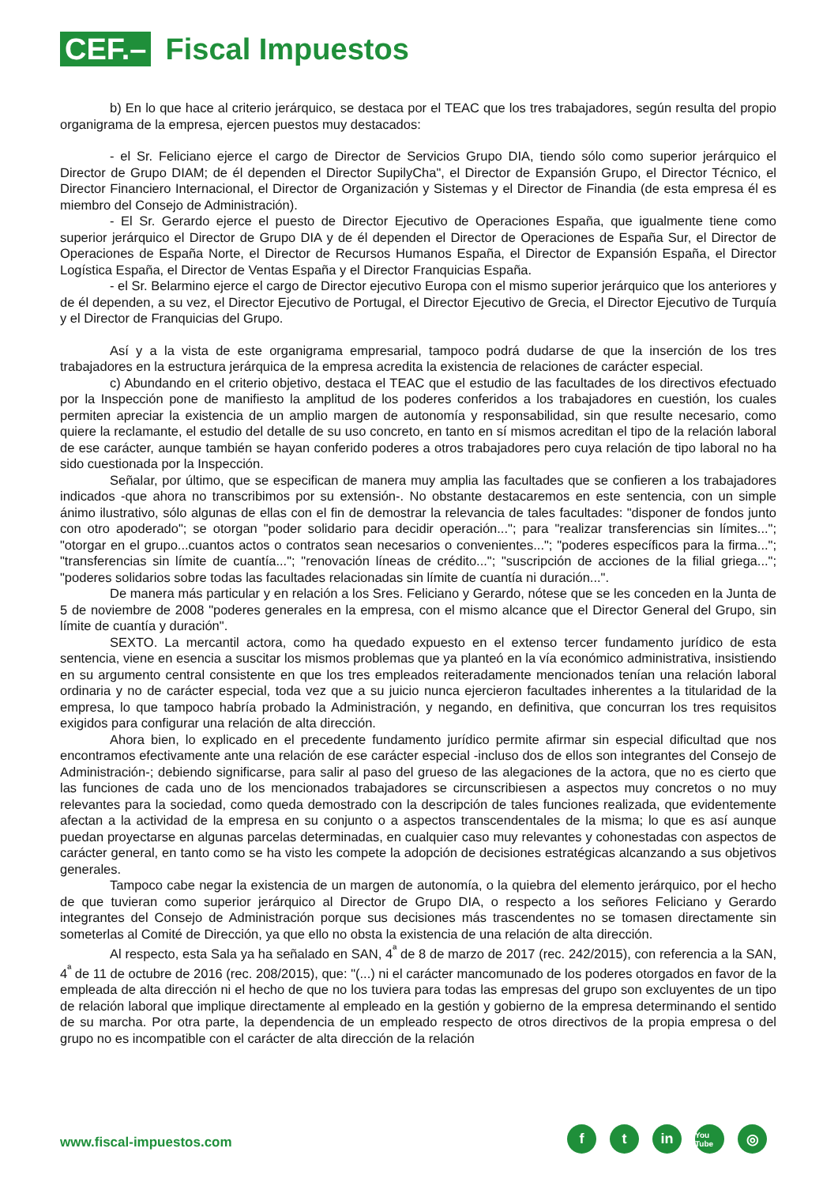CEF.–
Fiscal Impuestos
b) En lo que hace al criterio jerárquico, se destaca por el TEAC que los tres trabajadores, según resulta del propio organigrama de la empresa, ejercen puestos muy destacados:
- el Sr. Feliciano ejerce el cargo de Director de Servicios Grupo DIA, tiendo sólo como superior jerárquico el Director de Grupo DIAM; de él dependen el Director SupilyCha", el Director de Expansión Grupo, el Director Técnico, el Director Financiero Internacional, el Director de Organización y Sistemas y el Director de Finandia (de esta empresa él es miembro del Consejo de Administración).
- El Sr. Gerardo ejerce el puesto de Director Ejecutivo de Operaciones España, que igualmente tiene como superior jerárquico el Director de Grupo DIA y de él dependen el Director de Operaciones de España Sur, el Director de Operaciones de España Norte, el Director de Recursos Humanos España, el Director de Expansión España, el Director Logística España, el Director de Ventas España y el Director Franquicias España.
- el Sr. Belarmino ejerce el cargo de Director ejecutivo Europa con el mismo superior jerárquico que los anteriores y de él dependen, a su vez, el Director Ejecutivo de Portugal, el Director Ejecutivo de Grecia, el Director Ejecutivo de Turquía y el Director de Franquicias del Grupo.
Así y a la vista de este organigrama empresarial, tampoco podrá dudarse de que la inserción de los tres trabajadores en la estructura jerárquica de la empresa acredita la existencia de relaciones de carácter especial.
c) Abundando en el criterio objetivo, destaca el TEAC que el estudio de las facultades de los directivos efectuado por la Inspección pone de manifiesto la amplitud de los poderes conferidos a los trabajadores en cuestión, los cuales permiten apreciar la existencia de un amplio margen de autonomía y responsabilidad, sin que resulte necesario, como quiere la reclamante, el estudio del detalle de su uso concreto, en tanto en sí mismos acreditan el tipo de la relación laboral de ese carácter, aunque también se hayan conferido poderes a otros trabajadores pero cuya relación de tipo laboral no ha sido cuestionada por la Inspección.
Señalar, por último, que se especifican de manera muy amplia las facultades que se confieren a los trabajadores indicados -que ahora no transcribimos por su extensión-. No obstante destacaremos en este sentencia, con un simple ánimo ilustrativo, sólo algunas de ellas con el fin de demostrar la relevancia de tales facultades: "disponer de fondos junto con otro apoderado"; se otorgan "poder solidario para decidir operación..."; para "realizar transferencias sin límites..."; "otorgar en el grupo...cuantos actos o contratos sean necesarios o convenientes..."; "poderes específicos para la firma..."; "transferencias sin límite de cuantía..."; "renovación líneas de crédito..."; "suscripción de acciones de la filial griega..."; "poderes solidarios sobre todas las facultades relacionadas sin límite de cuantía ni duración...".
De manera más particular y en relación a los Sres. Feliciano y Gerardo, nótese que se les conceden en la Junta de 5 de noviembre de 2008 "poderes generales en la empresa, con el mismo alcance que el Director General del Grupo, sin límite de cuantía y duración".
SEXTO. La mercantil actora, como ha quedado expuesto en el extenso tercer fundamento jurídico de esta sentencia, viene en esencia a suscitar los mismos problemas que ya planteó en la vía económico administrativa, insistiendo en su argumento central consistente en que los tres empleados reiteradamente mencionados tenían una relación laboral ordinaria y no de carácter especial, toda vez que a su juicio nunca ejercieron facultades inherentes a la titularidad de la empresa, lo que tampoco habría probado la Administración, y negando, en definitiva, que concurran los tres requisitos exigidos para configurar una relación de alta dirección.
Ahora bien, lo explicado en el precedente fundamento jurídico permite afirmar sin especial dificultad que nos encontramos efectivamente ante una relación de ese carácter especial -incluso dos de ellos son integrantes del Consejo de Administración-; debiendo significarse, para salir al paso del grueso de las alegaciones de la actora, que no es cierto que las funciones de cada uno de los mencionados trabajadores se circunscribiesen a aspectos muy concretos o no muy relevantes para la sociedad, como queda demostrado con la descripción de tales funciones realizada, que evidentemente afectan a la actividad de la empresa en su conjunto o a aspectos transcendentales de la misma; lo que es así aunque puedan proyectarse en algunas parcelas determinadas, en cualquier caso muy relevantes y cohonestadas con aspectos de carácter general, en tanto como se ha visto les compete la adopción de decisiones estratégicas alcanzando a sus objetivos generales.
Tampoco cabe negar la existencia de un margen de autonomía, o la quiebra del elemento jerárquico, por el hecho de que tuvieran como superior jerárquico al Director de Grupo DIA, o respecto a los señores Feliciano y Gerardo integrantes del Consejo de Administración porque sus decisiones más trascendentes no se tomasen directamente sin someterlas al Comité de Dirección, ya que ello no obsta la existencia de una relación de alta dirección.
Al respecto, esta Sala ya ha señalado en SAN, 4<sup>ª</sup> de 8 de marzo de 2017 (rec. 242/2015), con referencia a la SAN, 4<sup>ª</sup> de 11 de octubre de 2016 (rec. 208/2015), que: "(...) ni el carácter mancomunado de los poderes otorgados en favor de la empleada de alta dirección ni el hecho de que no los tuviera para todas las empresas del grupo son excluyentes de un tipo de relación laboral que implique directamente al empleado en la gestión y gobierno de la empresa determinando el sentido de su marcha. Por otra parte, la dependencia de un empleado respecto de otros directivos de la propia empresa o del grupo no es incompatible con el carácter de alta dirección de la relación
www.fiscal-impuestos.com
f t in
You Tube
◎